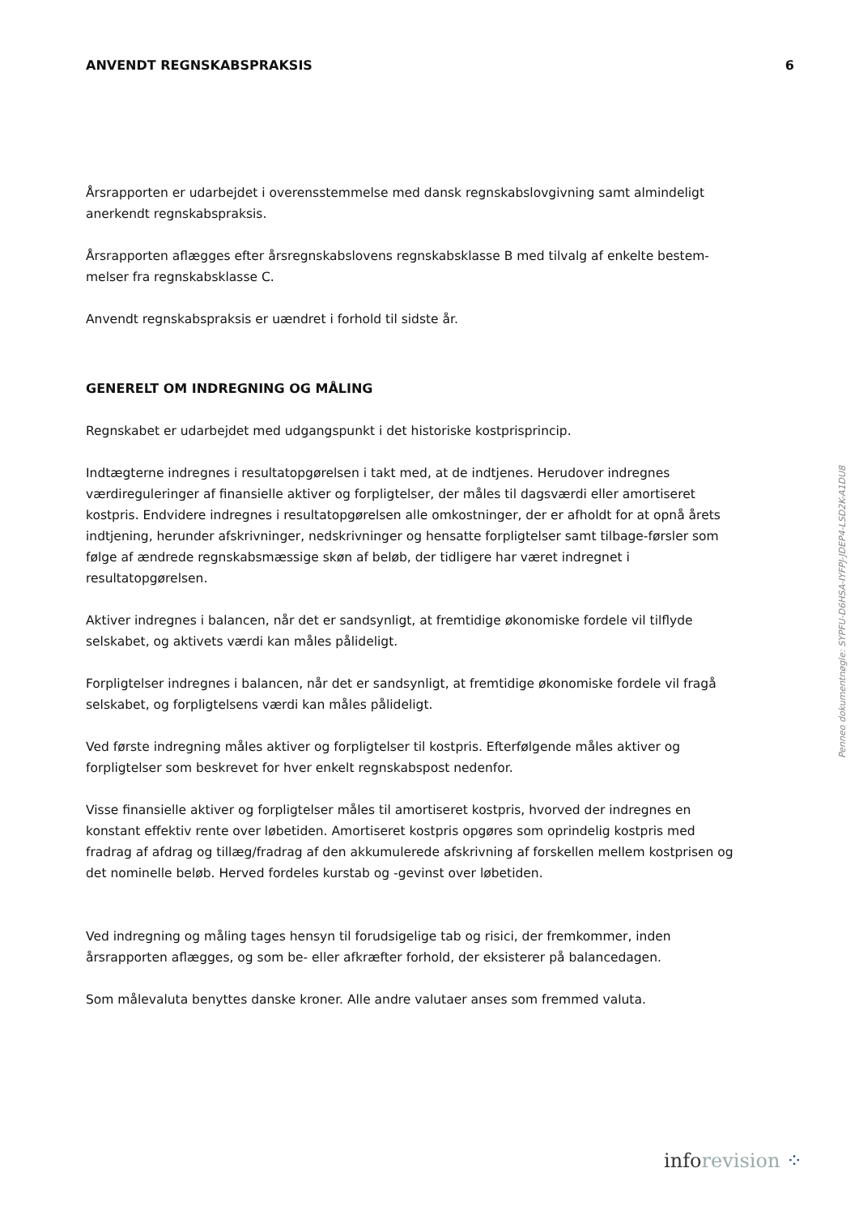ANVENDT REGNSKABSPRAKSIS 6
Årsrapporten er udarbejdet i overensstemmelse med dansk regnskabslovgivning samt almindeligt anerkendt regnskabspraksis.
Årsrapporten aflægges efter årsregnskabslovens regnskabsklasse B med tilvalg af enkelte bestem-melser fra regnskabsklasse C.
Anvendt regnskabspraksis er uændret i forhold til sidste år.
GENERELT OM INDREGNING OG MÅLING
Regnskabet er udarbejdet med udgangspunkt i det historiske kostprisprincip.
Indtægterne indregnes i resultatopgørelsen i takt med, at de indtjenes. Herudover indregnes værdireguleringer af finansielle aktiver og forpligtelser, der måles til dagsværdi eller amortiseret kostpris. Endvidere indregnes i resultatopgørelsen alle omkostninger, der er afholdt for at opnå årets indtjening, herunder afskrivninger, nedskrivninger og hensatte forpligtelser samt tilbage-førsler som følge af ændrede regnskabsmæssige skøn af beløb, der tidligere har været indregnet i resultatopgørelsen.
Aktiver indregnes i balancen, når det er sandsynligt, at fremtidige økonomiske fordele vil tilflyde selskabet, og aktivets værdi kan måles pålideligt.
Forpligtelser indregnes i balancen, når det er sandsynligt, at fremtidige økonomiske fordele vil fragå selskabet, og forpligtelsens værdi kan måles pålideligt.
Ved første indregning måles aktiver og forpligtelser til kostpris. Efterfølgende måles aktiver og forpligtelser som beskrevet for hver enkelt regnskabspost nedenfor.
Visse finansielle aktiver og forpligtelser måles til amortiseret kostpris, hvorved der indregnes en konstant effektiv rente over løbetiden. Amortiseret kostpris opgøres som oprindelig kostpris med fradrag af afdrag og tillæg/fradrag af den akkumulerede afskrivning af forskellen mellem kostprisen og det nominelle beløb. Herved fordeles kurstab og -gevinst over løbetiden.
Ved indregning og måling tages hensyn til forudsigelige tab og risici, der fremkommer, inden årsrapporten aflægges, og som be- eller afkræfter forhold, der eksisterer på balancedagen.
Som målevaluta benyttes danske kroner. Alle andre valutaer anses som fremmed valuta.
Penneo dokumentnøgle: SYPFU-D6HSA-IYFPJ-JDEP4-LSD2K-A1DU8
inforevision ⁘